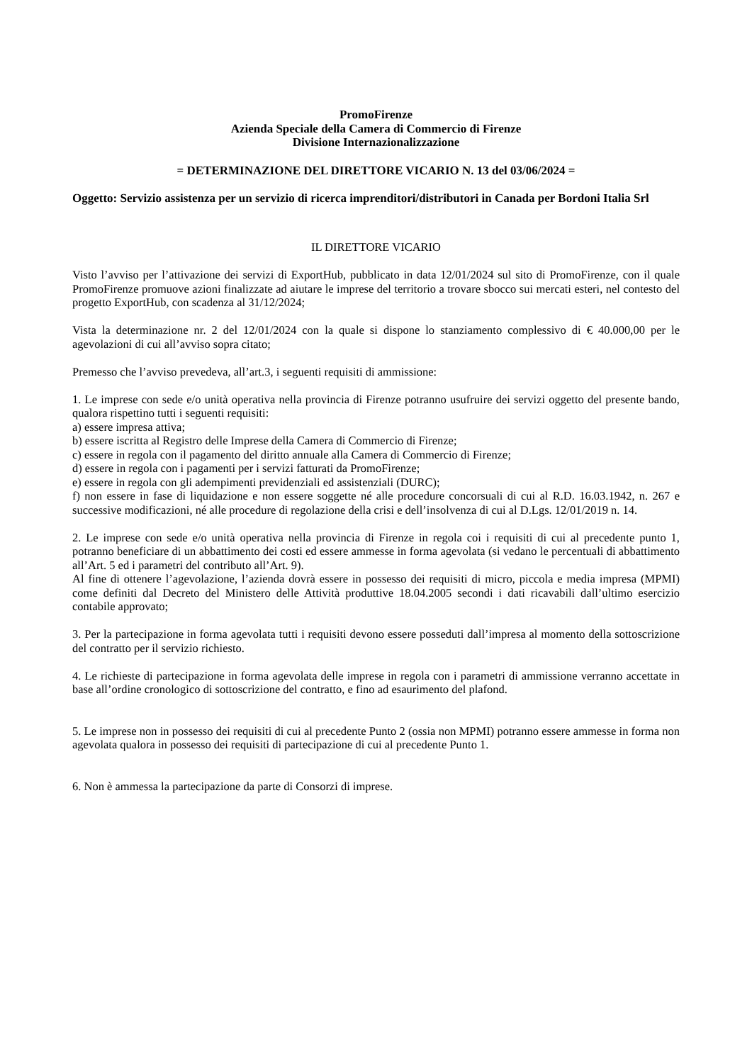PromoFirenze
Azienda Speciale della Camera di Commercio di Firenze
Divisione Internazionalizzazione
= DETERMINAZIONE DEL DIRETTORE VICARIO N. 13 del 03/06/2024 =
Oggetto: Servizio assistenza per un servizio di ricerca imprenditori/distributori in Canada per Bordoni Italia Srl
IL DIRETTORE VICARIO
Visto l’avviso per l’attivazione dei servizi di ExportHub, pubblicato in data 12/01/2024 sul sito di PromoFirenze, con il quale PromoFirenze promuove azioni finalizzate ad aiutare le imprese del territorio a trovare sbocco sui mercati esteri, nel contesto del progetto ExportHub, con scadenza al 31/12/2024;
Vista la determinazione nr. 2 del 12/01/2024 con la quale si dispone lo stanziamento complessivo di € 40.000,00 per le agevolazioni di cui all’avviso sopra citato;
Premesso che l’avviso prevedeva, all’art.3, i seguenti requisiti di ammissione:
1. Le imprese con sede e/o unità operativa nella provincia di Firenze potranno usufruire dei servizi oggetto del presente bando, qualora rispettino tutti i seguenti requisiti:
a) essere impresa attiva;
b) essere iscritta al Registro delle Imprese della Camera di Commercio di Firenze;
c) essere in regola con il pagamento del diritto annuale alla Camera di Commercio di Firenze;
d) essere in regola con i pagamenti per i servizi fatturati da PromoFirenze;
e) essere in regola con gli adempimenti previdenziali ed assistenziali (DURC);
f) non essere in fase di liquidazione e non essere soggette né alle procedure concorsuali di cui al R.D. 16.03.1942, n. 267 e successive modificazioni, né alle procedure di regolazione della crisi e dell’insolvenza di cui al D.Lgs. 12/01/2019 n. 14.
2. Le imprese con sede e/o unità operativa nella provincia di Firenze in regola coi i requisiti di cui al precedente punto 1, potranno beneficiare di un abbattimento dei costi ed essere ammesse in forma agevolata (si vedano le percentuali di abbattimento all’Art. 5 ed i parametri del contributo all’Art. 9).
Al fine di ottenere l’agevolazione, l’azienda dovrà essere in possesso dei requisiti di micro, piccola e media impresa (MPMI) come definiti dal Decreto del Ministero delle Attività produttive 18.04.2005 secondi i dati ricavabili dall’ultimo esercizio contabile approvato;
3. Per la partecipazione in forma agevolata tutti i requisiti devono essere posseduti dall’impresa al momento della sottoscrizione del contratto per il servizio richiesto.
4. Le richieste di partecipazione in forma agevolata delle imprese in regola con i parametri di ammissione verranno accettate in base all’ordine cronologico di sottoscrizione del contratto, e fino ad esaurimento del plafond.
5. Le imprese non in possesso dei requisiti di cui al precedente Punto 2 (ossia non MPMI) potranno essere ammesse in forma non agevolata qualora in possesso dei requisiti di partecipazione di cui al precedente Punto 1.
6. Non è ammessa la partecipazione da parte di Consorzi di imprese.